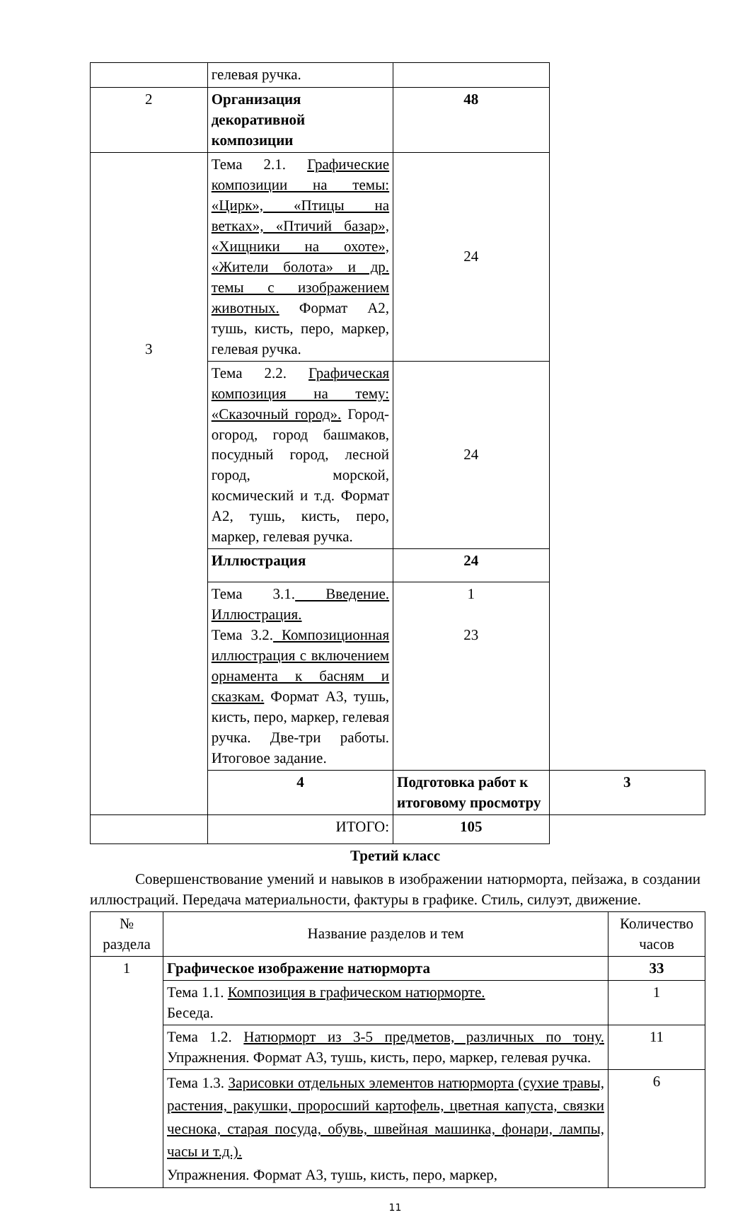| | гелевая ручка. | | |
| 2 | Организация декоративной композиции | 48 | |
| 3 | Тема 2.1. Графические композиции на темы: «Цирк», «Птицы на ветках», «Птичий базар», «Хищники на охоте», «Жители болота» и др. темы с изображением животных. Формат А2, тушь, кисть, перо, маркер, гелевая ручка. | 24 | |
| | Тема 2.2. Графическая композиция на тему: «Сказочный город». Город-огород, город башмаков, посудный город, лесной город, морской, космический и т.д. Формат А2, тушь, кисть, перо, маркер, гелевая ручка. | 24 | |
| | Иллюстрация | 24 | |
| | Тема 3.1. Введение. Иллюстрация. Тема 3.2. Композиционная иллюстрация с включением орнамента к басням и сказкам. Формат А3, тушь, кисть, перо, маркер, гелевая ручка. Две-три работы. Итоговое задание. | 1 23 | |
| | 4 | Подготовка работ к итоговому просмотру | 3 |
| | ИТОГО: | 105 | |
Третий класс
Совершенствование умений и навыков в изображении натюрморта, пейзажа, в создании иллюстраций. Передача материальности, фактуры в графике. Стиль, силуэт, движение.
| № раздела | Название разделов и тем | Количество часов |
| --- | --- | --- |
| 1 | Графическое изображение натюрморта | 33 |
| | Тема 1.1. Композиция в графическом натюрморте. Беседа. | 1 |
| | Тема 1.2. Натюрморт из 3-5 предметов, различных по тону. Упражнения. Формат А3, тушь, кисть, перо, маркер, гелевая ручка. | 11 |
| | Тема 1.3. Зарисовки отдельных элементов натюрморта (сухие травы, растения, ракушки, проросший картофель, цветная капуста, связки чеснока, старая посуда, обувь, швейная машинка, фонари, лампы, часы и т.д.). Упражнения. Формат А3, тушь, кисть, перо, маркер, | 6 |
11